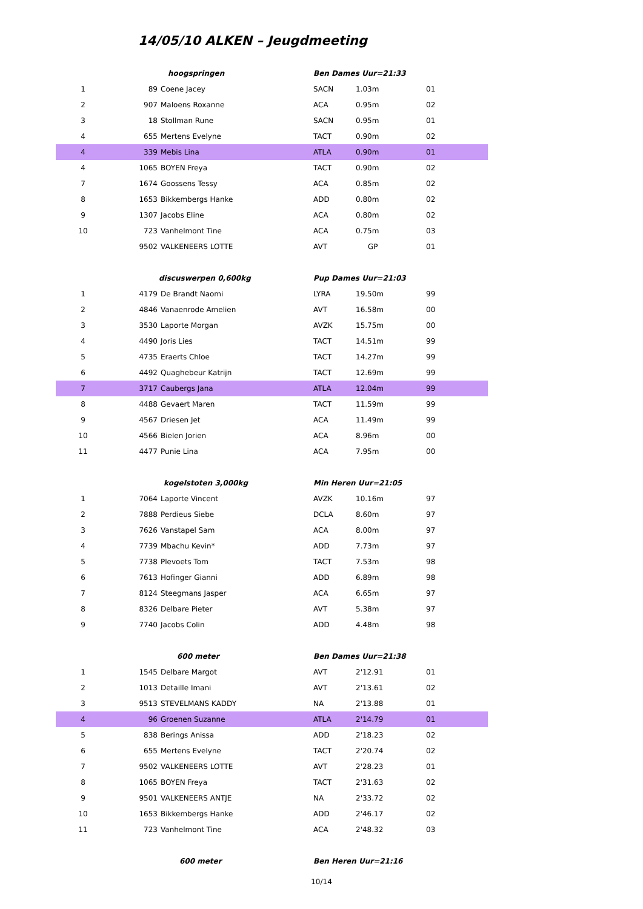14/05/10 ALKEN – Jeugdmeeting
| | hoogspringen | | Ben Dames Uur=21:33 | | |
| 1 | 89 | Coene Jacey | SACN | 1.03m | 01 |
| 2 | 907 | Maloens Roxanne | ACA | 0.95m | 02 |
| 3 | 18 | Stollman Rune | SACN | 0.95m | 01 |
| 4 | 655 | Mertens Evelyne | TACT | 0.90m | 02 |
| 4 | 339 | Mebis Lina | ATLA | 0.90m | 01 |
| 4 | 1065 | BOYEN Freya | TACT | 0.90m | 02 |
| 7 | 1674 | Goossens Tessy | ACA | 0.85m | 02 |
| 8 | 1653 | Bikkembergs Hanke | ADD | 0.80m | 02 |
| 9 | 1307 | Jacobs Eline | ACA | 0.80m | 02 |
| 10 | 723 | Vanhelmont Tine | ACA | 0.75m | 03 |
| | 9502 | VALKENEERS LOTTE | AVT | GP | 01 |
| | discuswerpen 0,600kg | | Pup Dames Uur=21:03 | | |
| 1 | 4179 | De Brandt Naomi | LYRA | 19.50m | 99 |
| 2 | 4846 | Vanaenrode Amelien | AVT | 16.58m | 00 |
| 3 | 3530 | Laporte Morgan | AVZK | 15.75m | 00 |
| 4 | 4490 | Joris Lies | TACT | 14.51m | 99 |
| 5 | 4735 | Eraerts Chloe | TACT | 14.27m | 99 |
| 6 | 4492 | Quaghebeur Katrijn | TACT | 12.69m | 99 |
| 7 | 3717 | Caubergs Jana | ATLA | 12.04m | 99 |
| 8 | 4488 | Gevaert Maren | TACT | 11.59m | 99 |
| 9 | 4567 | Driesen Jet | ACA | 11.49m | 99 |
| 10 | 4566 | Bielen Jorien | ACA | 8.96m | 00 |
| 11 | 4477 | Punie Lina | ACA | 7.95m | 00 |
| | kogelstoten 3,000kg | | Min Heren Uur=21:05 | | |
| 1 | 7064 | Laporte Vincent | AVZK | 10.16m | 97 |
| 2 | 7888 | Perdieus Siebe | DCLA | 8.60m | 97 |
| 3 | 7626 | Vanstapel Sam | ACA | 8.00m | 97 |
| 4 | 7739 | Mbachu Kevin* | ADD | 7.73m | 97 |
| 5 | 7738 | Plevoets Tom | TACT | 7.53m | 98 |
| 6 | 7613 | Hofinger Gianni | ADD | 6.89m | 98 |
| 7 | 8124 | Steegmans Jasper | ACA | 6.65m | 97 |
| 8 | 8326 | Delbare Pieter | AVT | 5.38m | 97 |
| 9 | 7740 | Jacobs Colin | ADD | 4.48m | 98 |
| | 600 meter | | Ben Dames Uur=21:38 | | |
| 1 | 1545 | Delbare Margot | AVT | 2'12.91 | 01 |
| 2 | 1013 | Detaille Imani | AVT | 2'13.61 | 02 |
| 3 | 9513 | STEVELMANS KADDY | NA | 2'13.88 | 01 |
| 4 | 96 | Groenen Suzanne | ATLA | 2'14.79 | 01 |
| 5 | 838 | Berings Anissa | ADD | 2'18.23 | 02 |
| 6 | 655 | Mertens Evelyne | TACT | 2'20.74 | 02 |
| 7 | 9502 | VALKENEERS LOTTE | AVT | 2'28.23 | 01 |
| 8 | 1065 | BOYEN Freya | TACT | 2'31.63 | 02 |
| 9 | 9501 | VALKENEERS ANTJE | NA | 2'33.72 | 02 |
| 10 | 1653 | Bikkembergs Hanke | ADD | 2'46.17 | 02 |
| 11 | 723 | Vanhelmont Tine | ACA | 2'48.32 | 03 |
| | 600 meter | | Ben Heren Uur=21:16 | | |
10/14